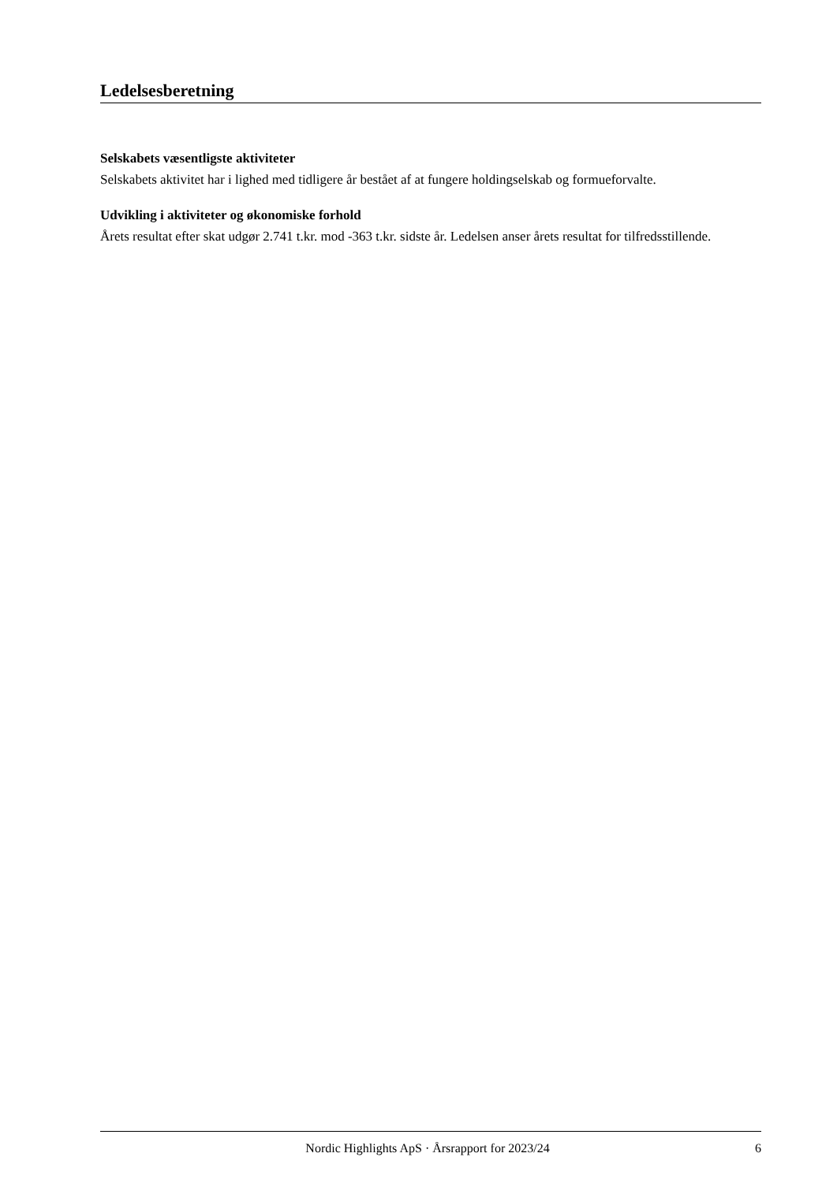Ledelsesberetning
Selskabets væsentligste aktiviteter
Selskabets aktivitet har i lighed med tidligere år bestået af at fungere holdingselskab og formueforvalte.
Udvikling i aktiviteter og økonomiske forhold
Årets resultat efter skat udgør 2.741 t.kr. mod -363 t.kr. sidste år. Ledelsen anser årets resultat for tilfredsstillende.
Nordic Highlights ApS · Årsrapport for 2023/24 6